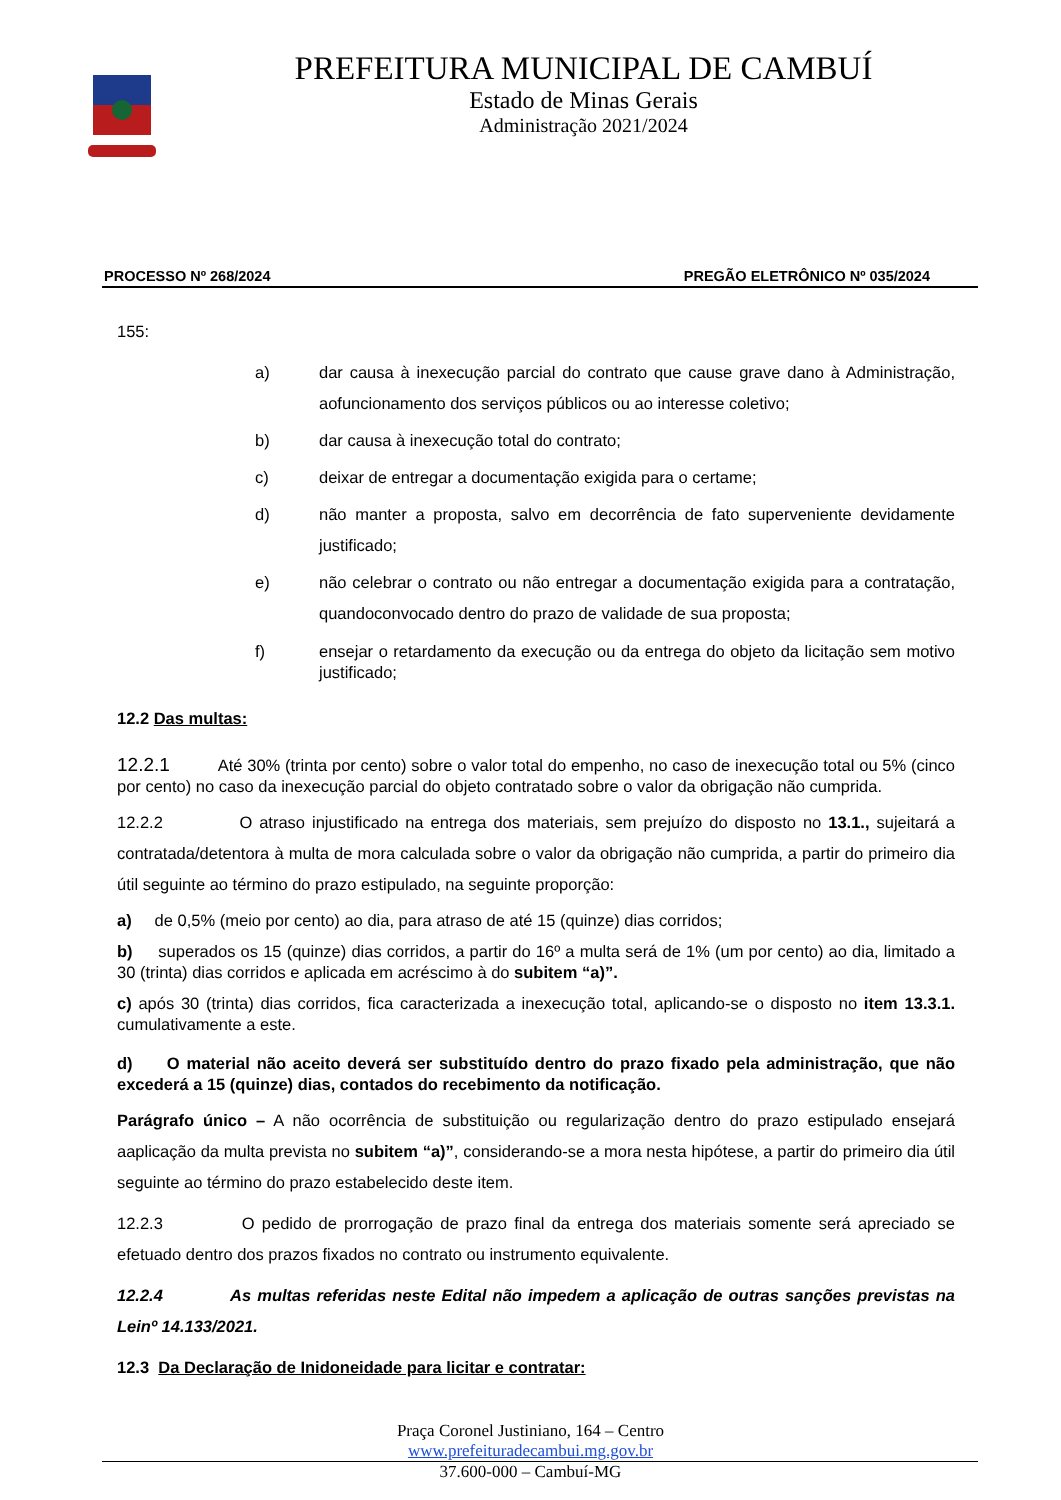PREFEITURA MUNICIPAL DE CAMBUÍ
Estado de Minas Gerais
Administração 2021/2024
PROCESSO Nº 268/2024 PREGÃO ELETRÔNICO Nº 035/2024
155:
a) dar causa à inexecução parcial do contrato que cause grave dano à Administração, aofuncionamento dos serviços públicos ou ao interesse coletivo;
b) dar causa à inexecução total do contrato;
c) deixar de entregar a documentação exigida para o certame;
d) não manter a proposta, salvo em decorrência de fato superveniente devidamente justificado;
e) não celebrar o contrato ou não entregar a documentação exigida para a contratação, quandoconvocado dentro do prazo de validade de sua proposta;
f) ensejar o retardamento da execução ou da entrega do objeto da licitação sem motivo justificado;
12.2 Das multas:
12.2.1 Até 30% (trinta por cento) sobre o valor total do empenho, no caso de inexecução total ou 5% (cinco por cento) no caso da inexecução parcial do objeto contratado sobre o valor da obrigação não cumprida.
12.2.2 O atraso injustificado na entrega dos materiais, sem prejuízo do disposto no 13.1., sujeitará a contratada/detentora à multa de mora calculada sobre o valor da obrigação não cumprida, a partir do primeiro dia útil seguinte ao término do prazo estipulado, na seguinte proporção:
a) de 0,5% (meio por cento) ao dia, para atraso de até 15 (quinze) dias corridos;
b) superados os 15 (quinze) dias corridos, a partir do 16º a multa será de 1% (um por cento) ao dia, limitado a 30 (trinta) dias corridos e aplicada em acréscimo à do subitem “a)”.
c) após 30 (trinta) dias corridos, fica caracterizada a inexecução total, aplicando-se o disposto no item 13.3.1. cumulativamente a este.
d) O material não aceito deverá ser substituído dentro do prazo fixado pela administração, que não excederá a 15 (quinze) dias, contados do recebimento da notificação.
Parágrafo único – A não ocorrência de substituição ou regularização dentro do prazo estipulado ensejará aaplicação da multa prevista no subitem “a)”, considerando-se a mora nesta hipótese, a partir do primeiro dia útil seguinte ao término do prazo estabelecido deste item.
12.2.3 O pedido de prorrogação de prazo final da entrega dos materiais somente será apreciado se efetuado dentro dos prazos fixados no contrato ou instrumento equivalente.
12.2.4 As multas referidas neste Edital não impedem a aplicação de outras sanções previstas na Leinº 14.133/2021.
12.3 Da Declaração de Inidoneidade para licitar e contratar:
Praça Coronel Justiniano, 164 – Centro
www.prefeituradecambui.mg.gov.br
37.600-000 – Cambuí-MG